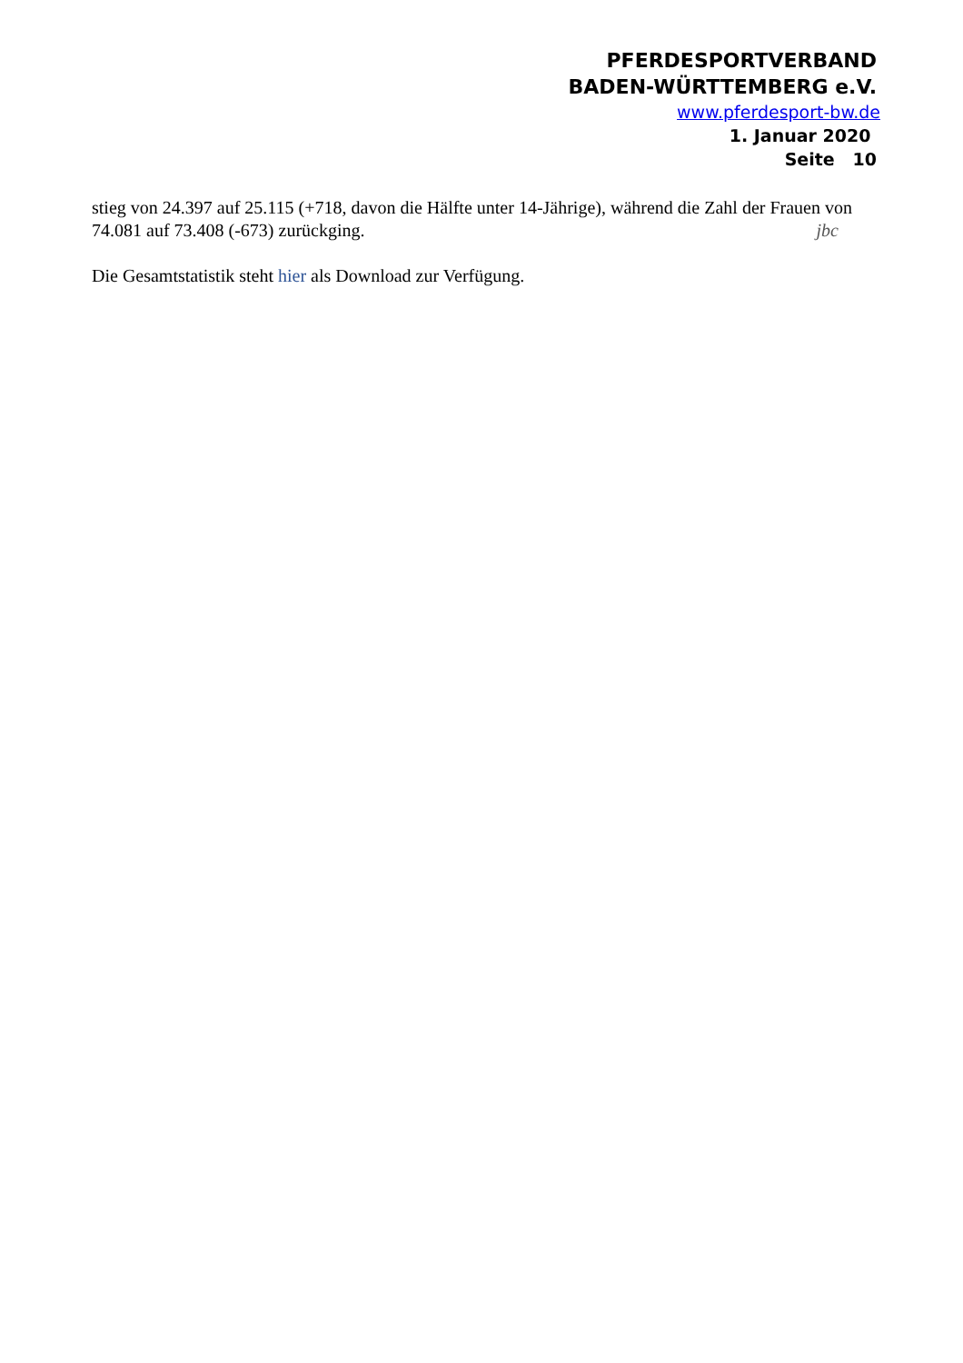PFERDESPORTVERBAND
BADEN-WÜRTTEMBERG e.V.
www.pferdesport-bw.de
1. Januar 2020
Seite 10
stieg von 24.397 auf 25.115 (+718, davon die Hälfte unter 14-Jährige), während die Zahl der Frauen von 74.081 auf 73.408 (-673) zurückging. jbc
Die Gesamtstatistik steht hier als Download zur Verfügung.